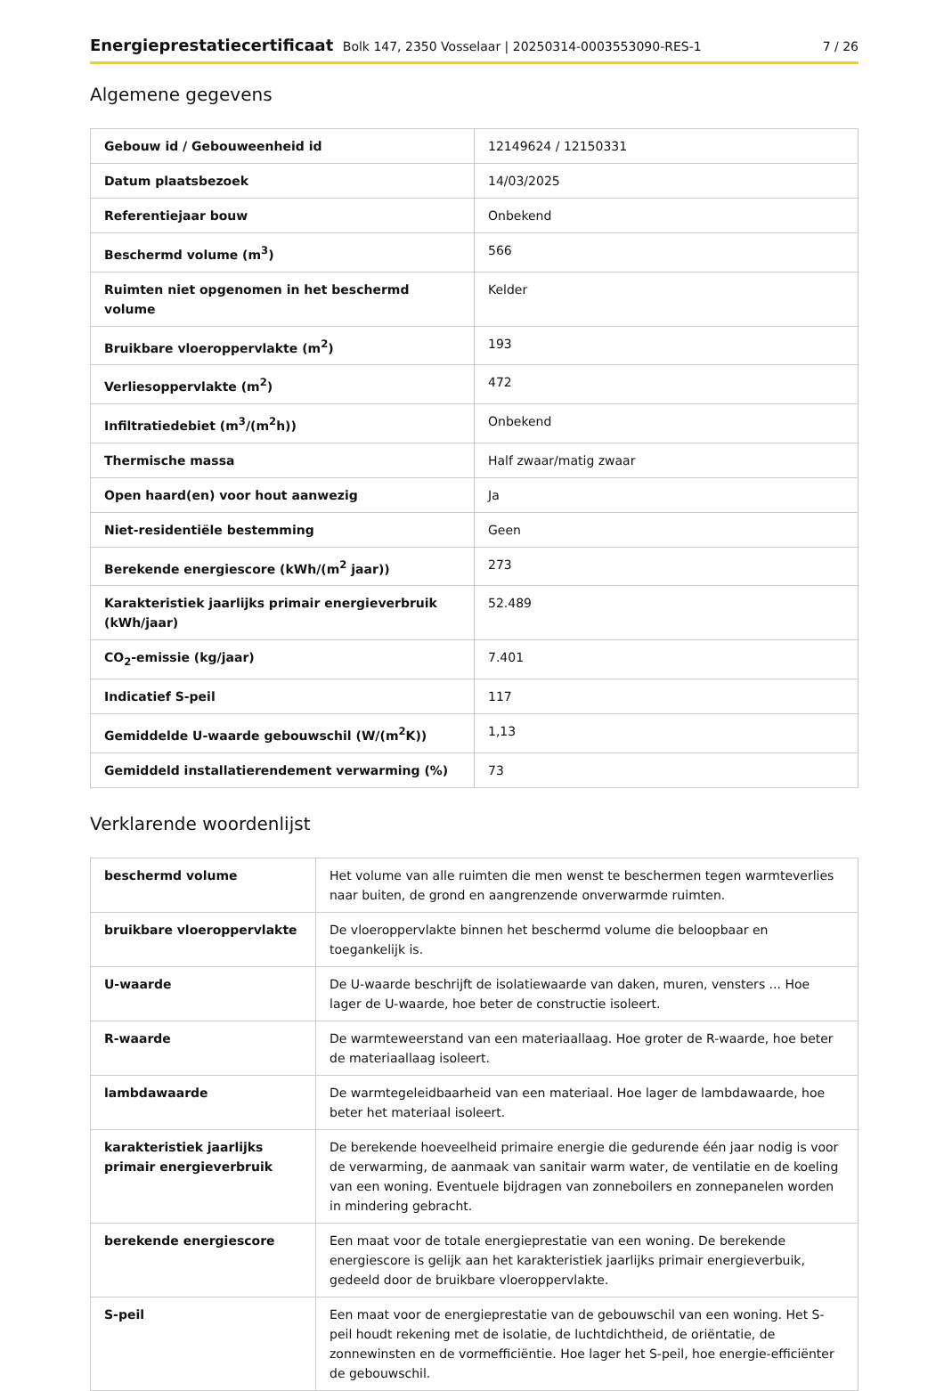Energieprestatiecertificaat Bolk 147, 2350 Vosselaar | 20250314-0003553090-RES-1 7 / 26
Algemene gegevens
| Gebouw id / Gebouweenheid id | 12149624 / 12150331 |
| Datum plaatsbezoek | 14/03/2025 |
| Referentiejaar bouw | Onbekend |
| Beschermd volume (m<sup>3</sup>) | 566 |
| Ruimten niet opgenomen in het beschermd volume | Kelder |
| Bruikbare vloeroppervlakte (m<sup>2</sup>) | 193 |
| Verliesoppervlakte (m<sup>2</sup>) | 472 |
| Infiltratiedebiet (m<sup>3</sup>/(m<sup>2</sup>h)) | Onbekend |
| Thermische massa | Half zwaar/matig zwaar |
| Open haard(en) voor hout aanwezig | Ja |
| Niet-residentiële bestemming | Geen |
| Berekende energiescore (kWh/(m<sup>2</sup> jaar)) | 273 |
| Karakteristiek jaarlijks primair energieverbruik (kWh/jaar) | 52.489 |
| CO<sub>2</sub>-emissie (kg/jaar) | 7.401 |
| Indicatief S-peil | 117 |
| Gemiddelde U-waarde gebouwschil (W/(m<sup>2</sup>K)) | 1,13 |
| Gemiddeld installatierendement verwarming (%) | 73 |
Verklarende woordenlijst
| beschermd volume | Het volume van alle ruimten die men wenst te beschermen tegen warmteverlies naar buiten, de grond en aangrenzende onverwarmde ruimten. |
| bruikbare vloeroppervlakte | De vloeroppervlakte binnen het beschermd volume die beloopbaar en toegankelijk is. |
| U-waarde | De U-waarde beschrijft de isolatiewaarde van daken, muren, vensters ... Hoe lager de U-waarde, hoe beter de constructie isoleert. |
| R-waarde | De warmteweerstand van een materiaallaag. Hoe groter de R-waarde, hoe beter de materiaallaag isoleert. |
| lambdawaarde | De warmtegeleidbaarheid van een materiaal. Hoe lager de lambdawaarde, hoe beter het materiaal isoleert. |
| karakteristiek jaarlijks primair energieverbruik | De berekende hoeveelheid primaire energie die gedurende één jaar nodig is voor de verwarming, de aanmaak van sanitair warm water, de ventilatie en de koeling van een woning. Eventuele bijdragen van zonneboilers en zonnepanelen worden in mindering gebracht. |
| berekende energiescore | Een maat voor de totale energieprestatie van een woning. De berekende energiescore is gelijk aan het karakteristiek jaarlijks primair energieverbuik, gedeeld door de bruikbare vloeroppervlakte. |
| S-peil | Een maat voor de energieprestatie van de gebouwschil van een woning. Het S-peil houdt rekening met de isolatie, de luchtdichtheid, de oriëntatie, de zonnewinsten en de vormefficiëntie. Hoe lager het S-peil, hoe energie-efficiënter de gebouwschil. |